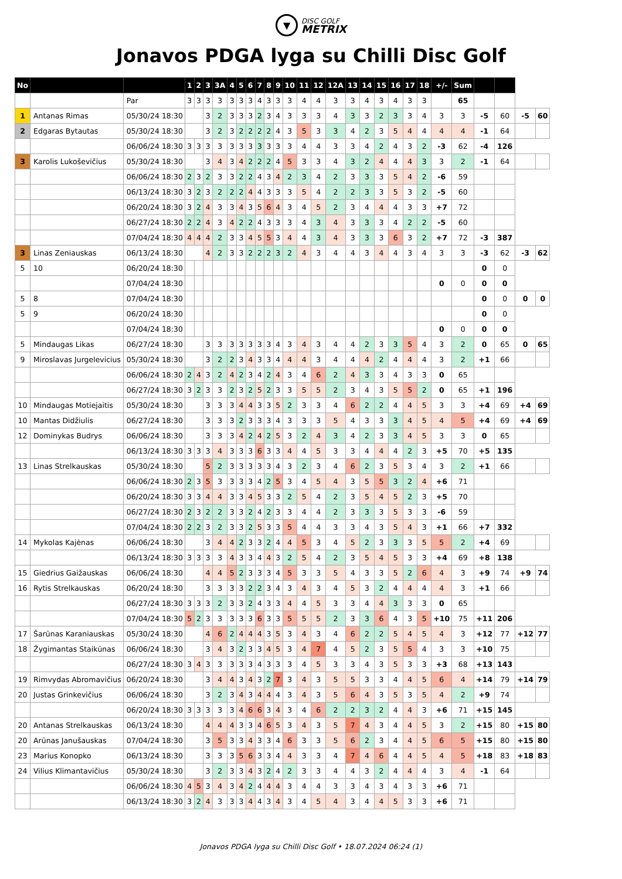▼
DISC GOLF
METRIX
Jonavos PDGA lyga su Chilli Disc Golf
| No | | | 1 | 2 | 3 | 3A | 4 | 5 | 6 | 7 | 8 | 9 | 10 | 11 | 12 | 12A | 13 | 14 | 15 | 16 | 17 | 18 | +/- | Sum | | | | |
| --- | --- | --- | --- | --- | --- | --- | --- | --- | --- | --- | --- | --- | --- | --- | --- | --- | --- | --- | --- | --- | --- | --- | --- | --- | --- | --- | --- | --- |
| | | Par | 3 | 3 | 3 | 3 | 3 | 3 | 3 | 4 | 3 | 3 | 3 | 4 | 4 | 3 | 3 | 4 | 3 | 4 | 3 | 3 | | 65 | | | | |
| 1 | Antanas Rimas | 05/30/24 18:30 | | | 3 | 2 | 3 | 3 | 3 | 2 | 3 | 4 | 3 | 3 | 3 | 4 | 3 | 3 | 2 | 3 | 3 | 4 | 3 | 3 | -5 | 60 | -5 | 60 |
| 2 | Edgaras Bytautas | 05/30/24 18:30 | | | 3 | 2 | 3 | 2 | 2 | 2 | 2 | 4 | 3 | 5 | 3 | 3 | 4 | 2 | 3 | 5 | 4 | 4 | 4 | 4 | -1 | 64 | | |
| | | 06/06/24 18:30 | 3 | 3 | 3 | 3 | 3 | 3 | 3 | 3 | 3 | 3 | 3 | 4 | 4 | 3 | 3 | 4 | 2 | 4 | 3 | 2 | -3 | 62 | -4 | 126 | | |
| 3 | Karolis Lukoševičius | 05/30/24 18:30 | | | 3 | 4 | 3 | 4 | 2 | 2 | 2 | 4 | 5 | 3 | 3 | 4 | 3 | 2 | 4 | 4 | 4 | 3 | 3 | 2 | -1 | 64 | | |
| | | 06/06/24 18:30 | 2 | 3 | 2 | 3 | 3 | 2 | 2 | 4 | 3 | 4 | 2 | 3 | 4 | 2 | 3 | 3 | 3 | 5 | 4 | 2 | -6 | 59 | | | | |
| | | 06/13/24 18:30 | 3 | 2 | 3 | 2 | 2 | 2 | 4 | 4 | 3 | 3 | 3 | 5 | 4 | 2 | 2 | 3 | 3 | 5 | 3 | 2 | -5 | 60 | | | | |
| | | 06/20/24 18:30 | 3 | 2 | 4 | 3 | 3 | 4 | 3 | 5 | 6 | 4 | 3 | 4 | 5 | 2 | 3 | 4 | 4 | 4 | 3 | 3 | +7 | 72 | | | | |
| | | 06/27/24 18:30 | 2 | 2 | 4 | 3 | 4 | 2 | 2 | 4 | 3 | 3 | 3 | 4 | 3 | 4 | 3 | 3 | 3 | 4 | 2 | 2 | -5 | 60 | | | | |
| | | 07/04/24 18:30 | 4 | 4 | 4 | 2 | 3 | 3 | 4 | 5 | 5 | 3 | 4 | 4 | 3 | 4 | 3 | 3 | 3 | 6 | 3 | 2 | +7 | 72 | -3 | 387 | | |
| 3 | Linas Zeniauskas | 06/13/24 18:30 | | | 4 | 2 | 3 | 3 | 2 | 2 | 2 | 3 | 2 | 4 | 3 | 4 | 4 | 3 | 4 | 4 | 3 | 4 | 3 | 3 | -3 | 62 | -3 | 62 |
| 5 | 10 | 06/20/24 18:30 | | | | | | | | | | | | | | | | | | | | | | | 0 | 0 | | |
| | | 07/04/24 18:30 | | | | | | | | | | | | | | | | | | | | | 0 | 0 | 0 | 0 | | |
| 5 | 8 | 07/04/24 18:30 | | | | | | | | | | | | | | | | | | | | | | | 0 | 0 | 0 | 0 |
| 5 | 9 | 06/20/24 18:30 | | | | | | | | | | | | | | | | | | | | | | | 0 | 0 | | |
| | | 07/04/24 18:30 | | | | | | | | | | | | | | | | | | | | | 0 | 0 | 0 | 0 | | |
| 5 | Mindaugas Likas | 06/27/24 18:30 | | | 3 | 3 | 3 | 3 | 3 | 3 | 3 | 4 | 3 | 4 | 3 | 4 | 4 | 2 | 3 | 3 | 5 | 4 | 3 | 2 | 0 | 65 | 0 | 65 |
| 9 | Miroslavas Jurgelevicius | 05/30/24 18:30 | | | 3 | 2 | 2 | 3 | 4 | 3 | 3 | 4 | 4 | 4 | 3 | 4 | 4 | 4 | 2 | 4 | 4 | 4 | 3 | 2 | +1 | 66 | | |
| | | 06/06/24 18:30 | 2 | 4 | 3 | 2 | 4 | 2 | 3 | 4 | 2 | 4 | 3 | 4 | 6 | 2 | 4 | 3 | 3 | 4 | 3 | 3 | 0 | 65 | | | | |
| | | 06/27/24 18:30 | 3 | 2 | 3 | 3 | 2 | 3 | 2 | 5 | 2 | 3 | 3 | 5 | 5 | 2 | 3 | 4 | 3 | 5 | 5 | 2 | 0 | 65 | +1 | 196 | | |
| 10 | Mindaugas Motiejaitis | 05/30/24 18:30 | | | 3 | 3 | 3 | 4 | 4 | 3 | 3 | 5 | 2 | 3 | 3 | 4 | 6 | 2 | 2 | 4 | 4 | 5 | 3 | 3 | +4 | 69 | +4 | 69 |
| 10 | Mantas Didžiulis | 06/27/24 18:30 | | | 3 | 3 | 3 | 2 | 3 | 3 | 3 | 4 | 3 | 3 | 3 | 5 | 4 | 3 | 3 | 3 | 4 | 5 | 4 | 5 | +4 | 69 | +4 | 69 |
| 12 | Dominykas Budrys | 06/06/24 18:30 | | | 3 | 3 | 3 | 4 | 2 | 4 | 2 | 5 | 3 | 2 | 4 | 3 | 4 | 2 | 3 | 3 | 4 | 5 | 3 | 3 | 0 | 65 | | |
| | | 06/13/24 18:30 | 3 | 3 | 3 | 4 | 3 | 3 | 3 | 6 | 3 | 3 | 4 | 4 | 5 | 3 | 3 | 4 | 4 | 4 | 2 | 3 | +5 | 70 | +5 | 135 | | |
| 13 | Linas Strelkauskas | 05/30/24 18:30 | | | 5 | 2 | 3 | 3 | 3 | 3 | 3 | 4 | 3 | 2 | 3 | 4 | 6 | 2 | 3 | 5 | 3 | 4 | 3 | 2 | +1 | 66 | | |
| | | 06/06/24 18:30 | 2 | 3 | 5 | 3 | 3 | 3 | 3 | 4 | 2 | 5 | 3 | 4 | 5 | 4 | 3 | 5 | 5 | 3 | 2 | 4 | +6 | 71 | | | | |
| | | 06/20/24 18:30 | 3 | 3 | 4 | 4 | 3 | 3 | 4 | 5 | 3 | 3 | 2 | 5 | 4 | 2 | 3 | 5 | 4 | 5 | 2 | 3 | +5 | 70 | | | | |
| | | 06/27/24 18:30 | 2 | 3 | 2 | 2 | 3 | 3 | 2 | 4 | 2 | 3 | 3 | 4 | 4 | 2 | 3 | 3 | 3 | 5 | 3 | 3 | -6 | 59 | | | | |
| | | 07/04/24 18:30 | 2 | 2 | 3 | 2 | 3 | 3 | 2 | 5 | 3 | 3 | 5 | 4 | 4 | 3 | 3 | 4 | 3 | 5 | 4 | 3 | +1 | 66 | +7 | 332 | | |
| 14 | Mykolas Kajėnas | 06/06/24 18:30 | | | 3 | 4 | 4 | 2 | 3 | 3 | 2 | 4 | 4 | 5 | 3 | 4 | 5 | 2 | 3 | 3 | 3 | 5 | 5 | 2 | +4 | 69 | | |
| | | 06/13/24 18:30 | 3 | 3 | 3 | 3 | 4 | 3 | 3 | 4 | 4 | 3 | 2 | 5 | 4 | 2 | 3 | 5 | 4 | 5 | 3 | 3 | +4 | 69 | +8 | 138 | | |
| 15 | Giedrius Gaižauskas | 06/06/24 18:30 | | | 4 | 4 | 5 | 2 | 3 | 3 | 3 | 4 | 5 | 3 | 3 | 5 | 4 | 3 | 3 | 5 | 2 | 6 | 4 | 3 | +9 | 74 | +9 | 74 |
| 16 | Rytis Strelkauskas | 06/20/24 18:30 | | | 3 | 3 | 3 | 3 | 2 | 2 | 3 | 4 | 3 | 4 | 3 | 4 | 5 | 3 | 2 | 4 | 4 | 4 | 4 | 3 | +1 | 66 | | |
| | | 06/27/24 18:30 | 3 | 3 | 3 | 2 | 3 | 3 | 2 | 4 | 3 | 3 | 4 | 4 | 5 | 3 | 3 | 4 | 4 | 3 | 3 | 3 | 0 | 65 | | | | |
| | | 07/04/24 18:30 | 5 | 2 | 3 | 3 | 3 | 3 | 3 | 6 | 3 | 3 | 5 | 5 | 5 | 2 | 3 | 3 | 6 | 4 | 3 | 5 | +10 | 75 | +11 | 206 | | |
| 17 | Šarūnas Karaniauskas | 05/30/24 18:30 | | | 4 | 6 | 2 | 4 | 4 | 4 | 3 | 5 | 3 | 4 | 3 | 4 | 6 | 2 | 2 | 5 | 4 | 5 | 4 | 3 | +12 | 77 | +12 | 77 |
| 18 | Žygimantas Staikūnas | 06/06/24 18:30 | | | 3 | 4 | 3 | 2 | 3 | 3 | 4 | 5 | 3 | 4 | 7 | 4 | 5 | 2 | 3 | 5 | 5 | 4 | 3 | 3 | +10 | 75 | | |
| | | 06/27/24 18:30 | 3 | 4 | 3 | 3 | 3 | 3 | 3 | 4 | 3 | 3 | 3 | 4 | 5 | 3 | 3 | 4 | 3 | 5 | 3 | 3 | +3 | 68 | +13 | 143 | | |
| 19 | Rimvydas Abromavičius | 06/20/24 18:30 | | | 3 | 4 | 4 | 3 | 4 | 3 | 2 | 7 | 3 | 4 | 3 | 5 | 5 | 3 | 3 | 4 | 4 | 5 | 6 | 4 | +14 | 79 | +14 | 79 |
| 20 | Justas Grinkevičius | 06/06/24 18:30 | | | 3 | 2 | 3 | 4 | 3 | 4 | 4 | 4 | 3 | 4 | 3 | 5 | 6 | 4 | 3 | 5 | 3 | 5 | 4 | 2 | +9 | 74 | | |
| | | 06/20/24 18:30 | 3 | 3 | 3 | 3 | 3 | 4 | 6 | 6 | 3 | 4 | 3 | 4 | 6 | 2 | 2 | 3 | 2 | 4 | 4 | 3 | +6 | 71 | +15 | 145 | | |
| 20 | Antanas Strelkauskas | 06/13/24 18:30 | | | 4 | 4 | 4 | 3 | 3 | 4 | 6 | 5 | 3 | 4 | 3 | 5 | 7 | 4 | 3 | 4 | 4 | 5 | 3 | 2 | +15 | 80 | +15 | 80 |
| 20 | Arūnas Janušauskas | 07/04/24 18:30 | | | 3 | 5 | 3 | 3 | 4 | 3 | 3 | 4 | 6 | 3 | 3 | 5 | 6 | 2 | 3 | 4 | 4 | 5 | 6 | 5 | +15 | 80 | +15 | 80 |
| 23 | Marius Konopko | 06/13/24 18:30 | | | 3 | 3 | 3 | 5 | 6 | 3 | 3 | 4 | 4 | 3 | 3 | 4 | 7 | 4 | 6 | 4 | 4 | 5 | 4 | 5 | +18 | 83 | +18 | 83 |
| 24 | Vilius Klimantavičius | 05/30/24 18:30 | | | 3 | 2 | 3 | 3 | 4 | 3 | 2 | 4 | 2 | 3 | 3 | 4 | 4 | 3 | 2 | 4 | 4 | 4 | 3 | 4 | -1 | 64 | | |
| | | 06/06/24 18:30 | 4 | 5 | 3 | 4 | 3 | 4 | 2 | 4 | 4 | 4 | 3 | 4 | 4 | 3 | 3 | 4 | 3 | 4 | 3 | 3 | +6 | 71 | | | | |
| | | 06/13/24 18:30 | 3 | 2 | 4 | 3 | 3 | 3 | 4 | 4 | 3 | 4 | 3 | 4 | 5 | 4 | 3 | 4 | 4 | 5 | 3 | 3 | +6 | 71 | | | | |
Jonavos PDGA lyga su Chilli Disc Golf • 18.07.2024 06:24 (1)